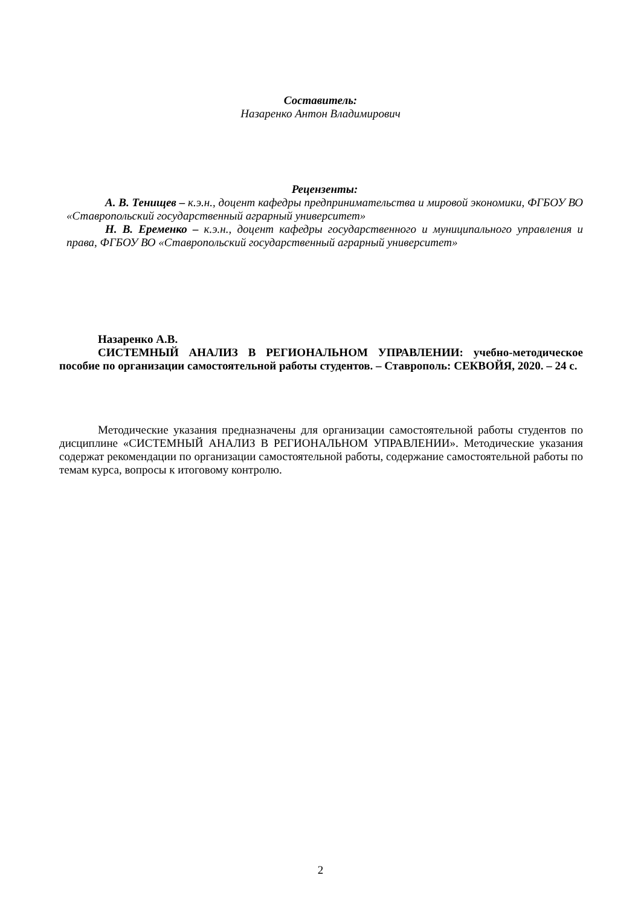Составитель:
Назаренко Антон Владимирович
Рецензенты:
А. В. Тенищев – к.э.н., доцент кафедры предпринимательства и мировой экономики, ФГБОУ ВО «Ставропольский государственный аграрный университет»
Н. В. Еременко – к.э.н., доцент кафедры государственного и муниципального управления и права, ФГБОУ ВО «Ставропольский государственный аграрный университет»
Назаренко А.В.
СИСТЕМНЫЙ АНАЛИЗ В РЕГИОНАЛЬНОМ УПРАВЛЕНИИ: учебно-методическое пособие по организации самостоятельной работы студентов. – Ставрополь: СЕКВОЙЯ, 2020. – 24 с.
Методические указания предназначены для организации самостоятельной работы студентов по дисциплине «СИСТЕМНЫЙ АНАЛИЗ В РЕГИОНАЛЬНОМ УПРАВЛЕНИИ». Методические указания содержат рекомендации по организации самостоятельной работы, содержание самостоятельной работы по темам курса, вопросы к итоговому контролю.
2